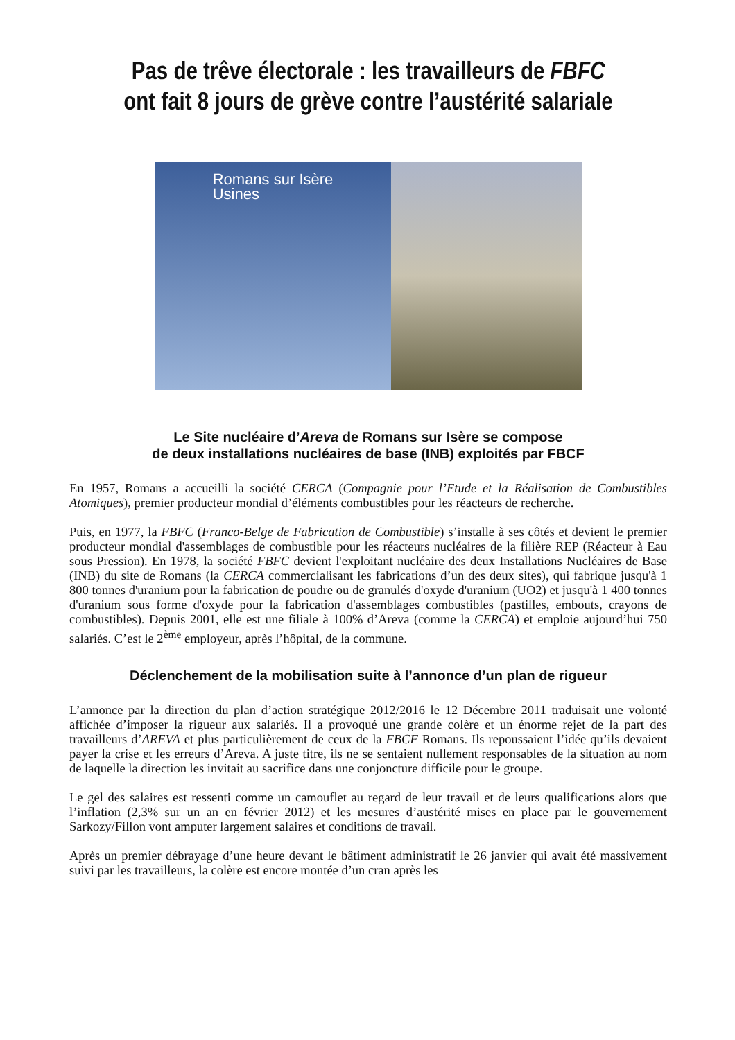Pas de trêve électorale : les travailleurs de FBFC ont fait 8 jours de grève contre l’austérité salariale
Romans sur Isère
Usines
Le Site nucléaire d’Areva de Romans sur Isère se compose
de deux installations nucléaires de base (INB) exploités par FBCF
En 1957, Romans a accueilli la société CERCA (Compagnie pour l’Etude et la Réalisation de Combustibles Atomiques), premier producteur mondial d’éléments combustibles pour les réacteurs de recherche.
Puis, en 1977, la FBFC (Franco-Belge de Fabrication de Combustible) s’installe à ses côtés et devient le premier producteur mondial d'assemblages de combustible pour les réacteurs nucléaires de la filière REP (Réacteur à Eau sous Pression). En 1978, la société FBFC devient l'exploitant nucléaire des deux Installations Nucléaires de Base (INB) du site de Romans (la CERCA commercialisant les fabrications d’un des deux sites), qui fabrique jusqu'à 1 800 tonnes d'uranium pour la fabrication de poudre ou de granulés d'oxyde d'uranium (UO2) et jusqu'à 1 400 tonnes d'uranium sous forme d'oxyde pour la fabrication d'assemblages combustibles (pastilles, embouts, crayons de combustibles). Depuis 2001, elle est une filiale à 100% d’Areva (comme la CERCA) et emploie aujourd’hui 750 salariés. C’est le 2<sup>ème</sup> employeur, après l’hôpital, de la commune.
Déclenchement de la mobilisation suite à l’annonce d’un plan de rigueur
L’annonce par la direction du plan d’action stratégique 2012/2016 le 12 Décembre 2011 traduisait une volonté affichée d’imposer la rigueur aux salariés. Il a provoqué une grande colère et un énorme rejet de la part des travailleurs d’AREVA et plus particulièrement de ceux de la FBCF Romans. Ils repoussaient l’idée qu’ils devaient payer la crise et les erreurs d’Areva. A juste titre, ils ne se sentaient nullement responsables de la situation au nom de laquelle la direction les invitait au sacrifice dans une conjoncture difficile pour le groupe.
Le gel des salaires est ressenti comme un camouflet au regard de leur travail et de leurs qualifications alors que l’inflation (2,3% sur un an en février 2012) et les mesures d’austérité mises en place par le gouvernement Sarkozy/Fillon vont amputer largement salaires et conditions de travail.
Après un premier débrayage d’une heure devant le bâtiment administratif le 26 janvier qui avait été massivement suivi par les travailleurs, la colère est encore montée d’un cran après les